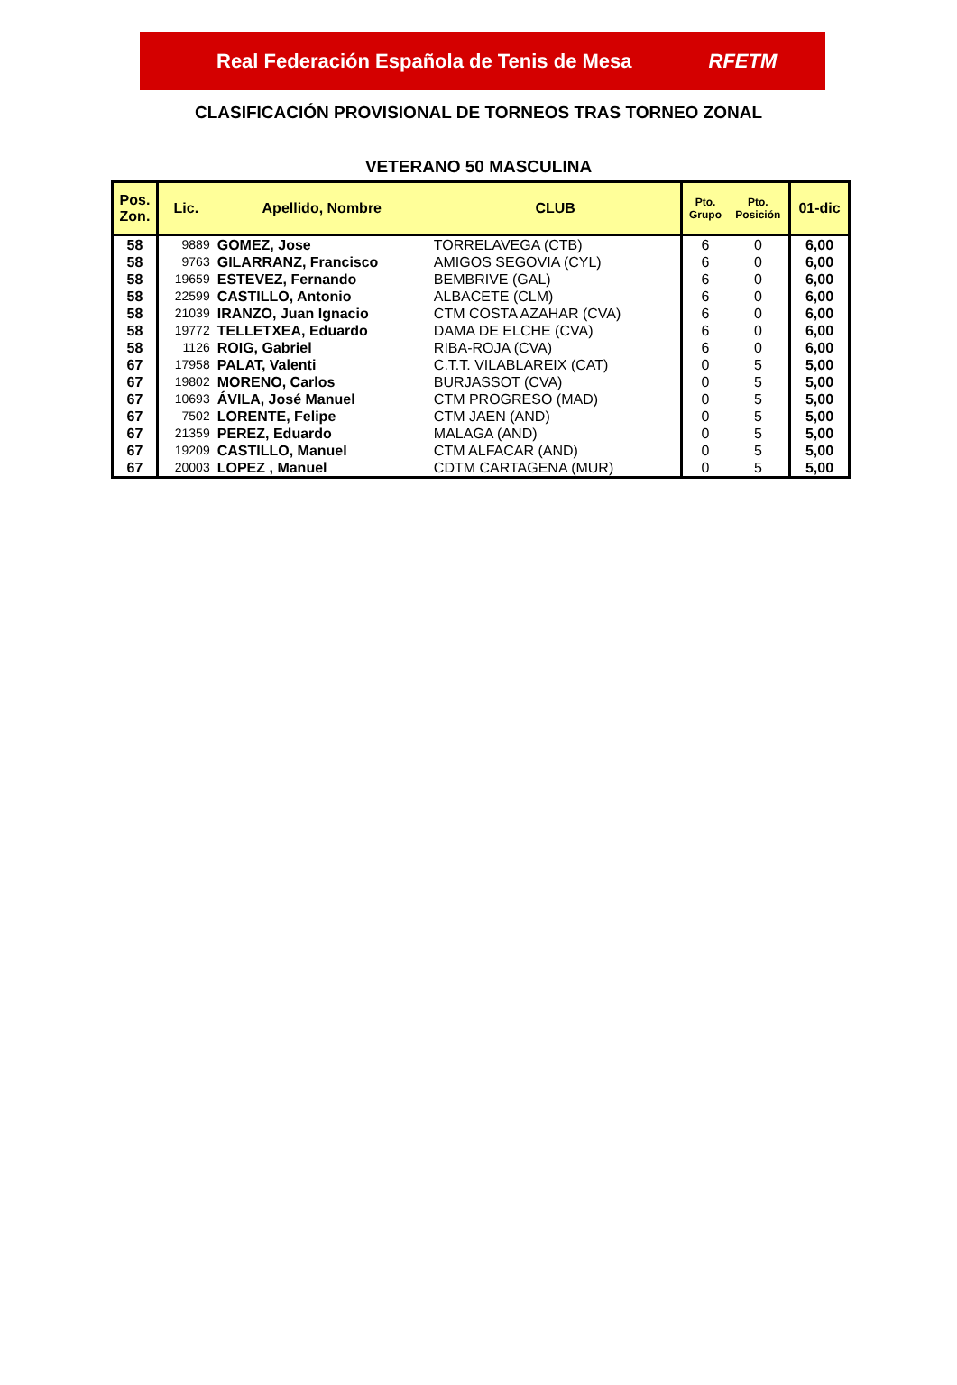Real Federación Española de Tenis de Mesa RFETM
CLASIFICACIÓN PROVISIONAL DE TORNEOS TRAS TORNEO ZONAL
VETERANO 50 MASCULINA
| Pos. Zon. | Lic. | Apellido, Nombre | CLUB | Pto. Grupo | Pto. Posición | 01-dic |
| --- | --- | --- | --- | --- | --- | --- |
| 58 | 9889 | GOMEZ, Jose | TORRELAVEGA (CTB) | 6 | 0 | 6,00 |
| 58 | 9763 | GILARRANZ, Francisco | AMIGOS SEGOVIA (CYL) | 6 | 0 | 6,00 |
| 58 | 19659 | ESTEVEZ, Fernando | BEMBRIVE (GAL) | 6 | 0 | 6,00 |
| 58 | 22599 | CASTILLO, Antonio | ALBACETE (CLM) | 6 | 0 | 6,00 |
| 58 | 21039 | IRANZO, Juan Ignacio | CTM COSTA AZAHAR (CVA) | 6 | 0 | 6,00 |
| 58 | 19772 | TELLETXEA, Eduardo | DAMA DE ELCHE (CVA) | 6 | 0 | 6,00 |
| 58 | 1126 | ROIG, Gabriel | RIBA-ROJA (CVA) | 6 | 0 | 6,00 |
| 67 | 17958 | PALAT, Valenti | C.T.T. VILABLAREIX (CAT) | 0 | 5 | 5,00 |
| 67 | 19802 | MORENO, Carlos | BURJASSOT (CVA) | 0 | 5 | 5,00 |
| 67 | 10693 | ÁVILA, José Manuel | CTM PROGRESO (MAD) | 0 | 5 | 5,00 |
| 67 | 7502 | LORENTE, Felipe | CTM JAEN (AND) | 0 | 5 | 5,00 |
| 67 | 21359 | PEREZ, Eduardo | MALAGA (AND) | 0 | 5 | 5,00 |
| 67 | 19209 | CASTILLO, Manuel | CTM ALFACAR (AND) | 0 | 5 | 5,00 |
| 67 | 20003 | LOPEZ , Manuel | CDTM CARTAGENA (MUR) | 0 | 5 | 5,00 |